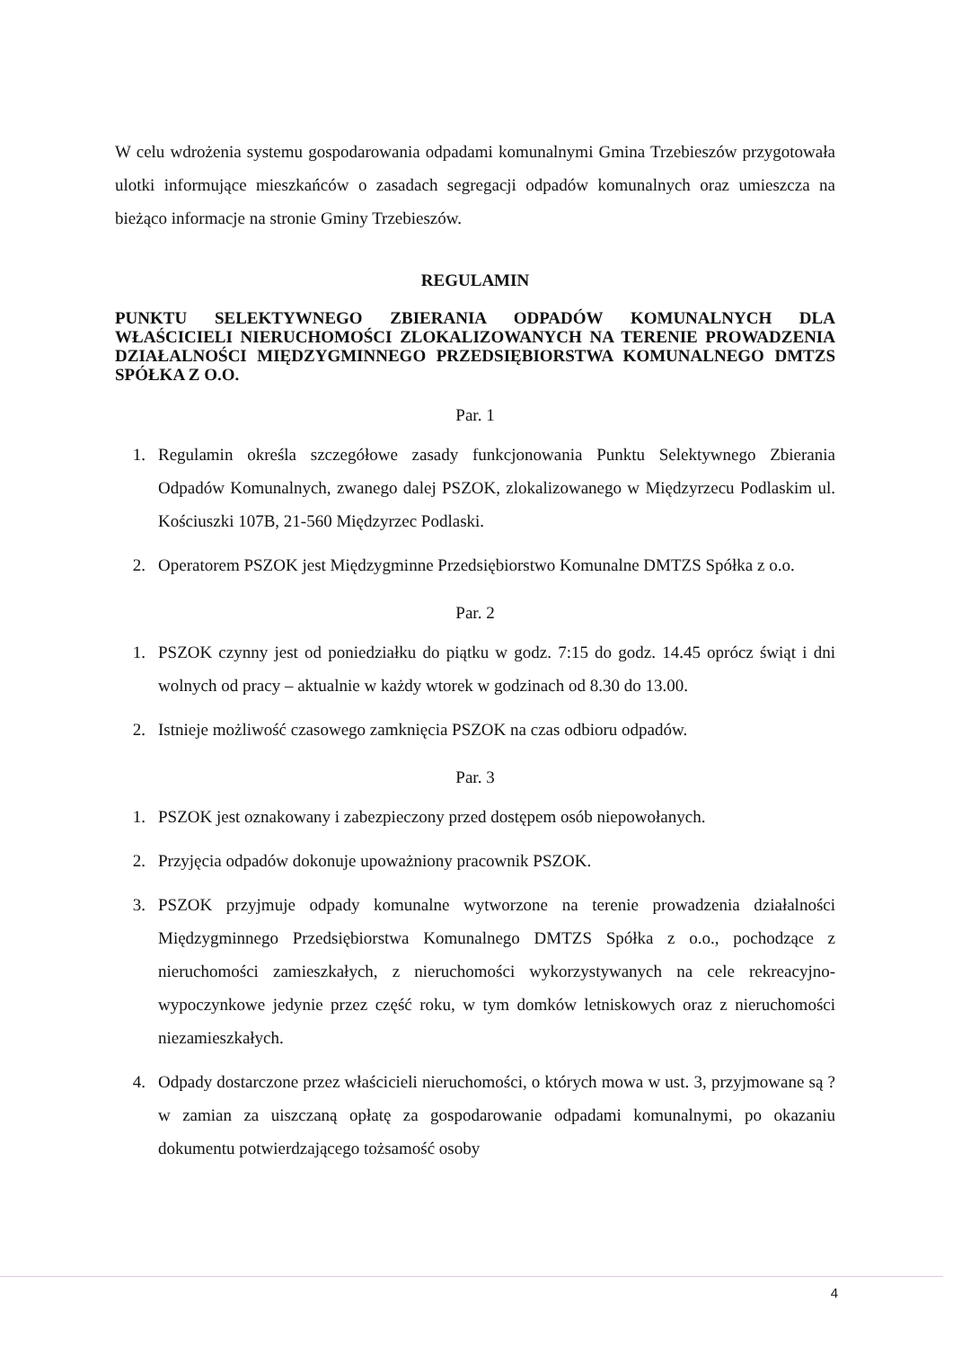W celu wdrożenia systemu gospodarowania odpadami komunalnymi Gmina Trzebieszów przygotowała ulotki informujące mieszkańców o zasadach segregacji odpadów komunalnych oraz umieszcza na bieżąco informacje na stronie Gminy Trzebieszów.
REGULAMIN
PUNKTU SELEKTYWNEGO ZBIERANIA ODPADÓW KOMUNALNYCH DLA WŁAŚCICIELI NIERUCHOMOŚCI ZLOKALIZOWANYCH NA TERENIE PROWADZENIA DZIAŁALNOŚCI MIĘDZYGMINNEGO PRZEDSIĘBIORSTWA KOMUNALNEGO DMTZS SPÓŁKA Z O.O.
Par. 1
1. Regulamin określa szczegółowe zasady funkcjonowania Punktu Selektywnego Zbierania Odpadów Komunalnych, zwanego dalej PSZOK, zlokalizowanego w Międzyrzecu Podlaskim ul. Kościuszki 107B, 21-560 Międzyrzec Podlaski.
2. Operatorem PSZOK jest Międzygminne Przedsiębiorstwo Komunalne DMTZS Spółka z o.o.
Par. 2
1. PSZOK czynny jest od poniedziałku do piątku w godz. 7:15 do godz. 14.45 oprócz świąt i dni wolnych od pracy – aktualnie w każdy wtorek w godzinach od 8.30 do 13.00.
2. Istnieje możliwość czasowego zamknięcia PSZOK na czas odbioru odpadów.
Par. 3
1. PSZOK jest oznakowany i zabezpieczony przed dostępem osób niepowołanych.
2. Przyjęcia odpadów dokonuje upoważniony pracownik PSZOK.
3. PSZOK przyjmuje odpady komunalne wytworzone na terenie prowadzenia działalności Międzygminnego Przedsiębiorstwa Komunalnego DMTZS Spółka z o.o., pochodzące z nieruchomości zamieszkałych, z nieruchomości wykorzystywanych na cele rekreacyjno-wypoczynkowe jedynie przez część roku, w tym domków letniskowych oraz z nieruchomości niezamieszkałych.
4. Odpady dostarczone przez właścicieli nieruchomości, o których mowa w ust. 3, przyjmowane są ?w zamian za uiszczaną opłatę za gospodarowanie odpadami komunalnymi, po okazaniu dokumentu potwierdzającego tożsamość osoby
4